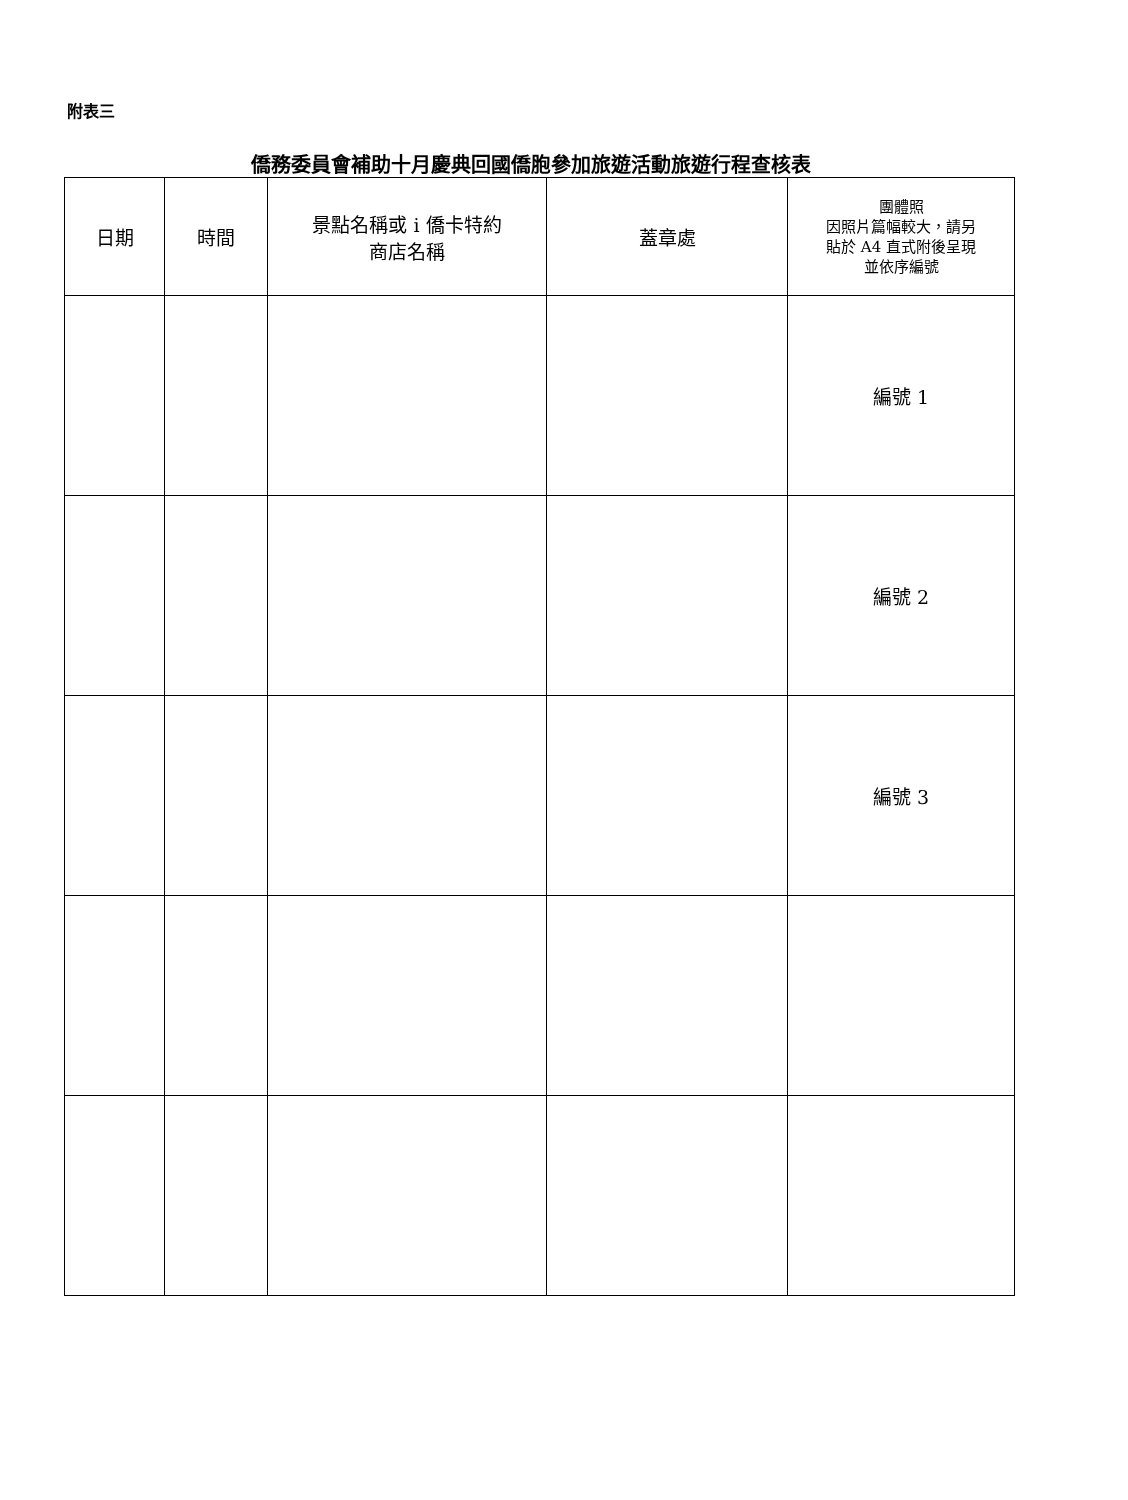附表三
僑務委員會補助十月慶典回國僑胞參加旅遊活動旅遊行程查核表
| 日期 | 時間 | 景點名稱或 i 僑卡特約 商店名稱 | 蓋章處 | 團體照 因照片篇幅較大，請另 貼於 A4 直式附後呈現 並依序編號 |
| --- | --- | --- | --- | --- |
| | | | | 編號 1 |
| | | | | 編號 2 |
| | | | | 編號 3 |